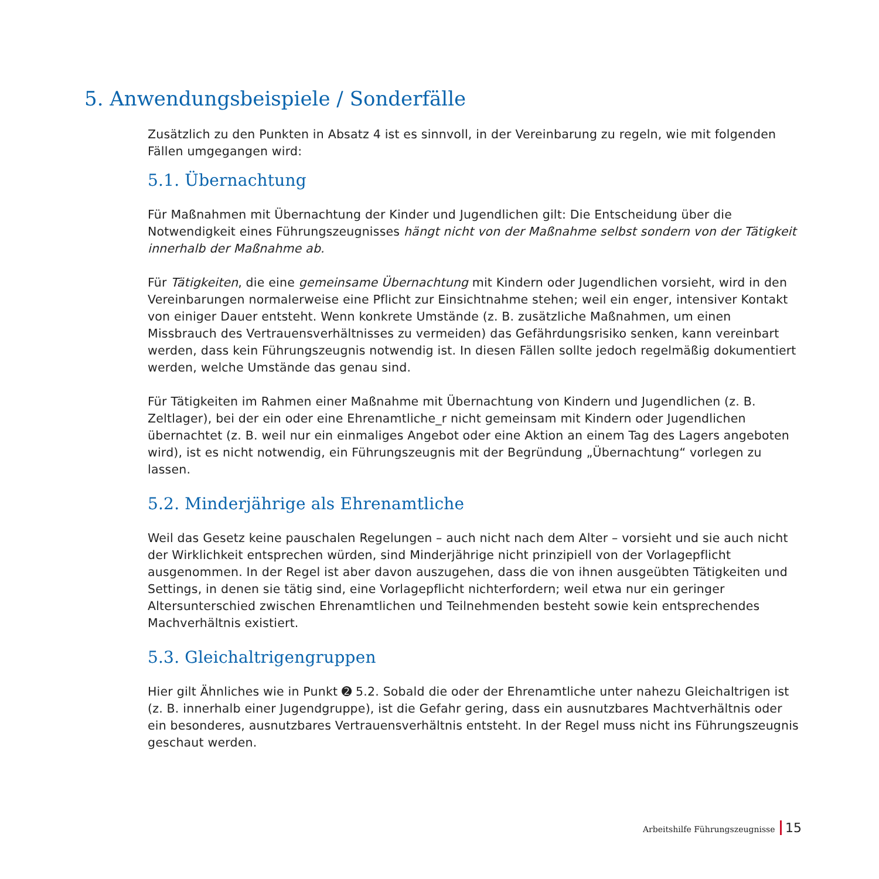5. Anwendungsbeispiele / Sonderfälle
Zusätzlich zu den Punkten in Absatz 4 ist es sinnvoll, in der Vereinbarung zu regeln, wie mit folgenden Fällen umgegangen wird:
5.1. Übernachtung
Für Maßnahmen mit Übernachtung der Kinder und Jugendlichen gilt: Die Entscheidung über die Notwendigkeit eines Führungszeugnisses hängt nicht von der Maßnahme selbst sondern von der Tätigkeit innerhalb der Maßnahme ab.
Für Tätigkeiten, die eine gemeinsame Übernachtung mit Kindern oder Jugendlichen vorsieht, wird in den Vereinbarungen normalerweise eine Pflicht zur Einsichtnahme stehen; weil ein enger, intensiver Kontakt von einiger Dauer entsteht. Wenn konkrete Umstände (z. B. zusätzliche Maßnahmen, um einen Missbrauch des Vertrauensverhältnisses zu vermeiden) das Gefährdungsrisiko senken, kann vereinbart werden, dass kein Führungszeugnis notwendig ist. In diesen Fällen sollte jedoch regelmäßig dokumentiert werden, welche Umstände das genau sind.
Für Tätigkeiten im Rahmen einer Maßnahme mit Übernachtung von Kindern und Jugendlichen (z. B. Zeltlager), bei der ein oder eine Ehrenamtliche_r nicht gemeinsam mit Kindern oder Jugendlichen übernachtet (z. B. weil nur ein einmaliges Angebot oder eine Aktion an einem Tag des Lagers angeboten wird), ist es nicht notwendig, ein Führungszeugnis mit der Begründung „Übernachtung“ vorlegen zu lassen.
5.2. Minderjährige als Ehrenamtliche
Weil das Gesetz keine pauschalen Regelungen – auch nicht nach dem Alter – vorsieht und sie auch nicht der Wirklichkeit entsprechen würden, sind Minderjährige nicht prinzipiell von der Vorlagepflicht ausgenommen. In der Regel ist aber davon auszugehen, dass die von ihnen ausgeübten Tätigkeiten und Settings, in denen sie tätig sind, eine Vorlagepflicht nichterfordern; weil etwa nur ein geringer Altersunterschied zwischen Ehrenamtlichen und Teilnehmenden besteht sowie kein entsprechendes Machverhältnis existiert.
5.3. Gleichaltrigengruppen
Hier gilt Ähnliches wie in Punkt ➋ 5.2. Sobald die oder der Ehrenamtliche unter nahezu Gleichaltrigen ist (z. B. innerhalb einer Jugendgruppe), ist die Gefahr gering, dass ein ausnutzbares Machtverhältnis oder ein besonderes, ausnutzbares Vertrauensverhältnis entsteht. In der Regel muss nicht ins Führungszeugnis geschaut werden.
Arbeitshilfe Führungszeugnisse 15